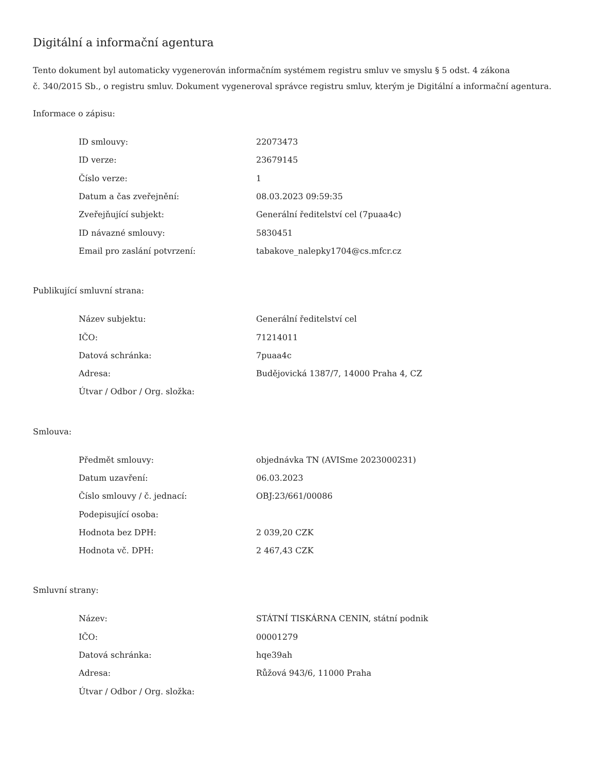Digitální a informační agentura
Tento dokument byl automaticky vygenerován informačním systémem registru smluv ve smyslu § 5 odst. 4 zákona
č. 340/2015 Sb., o registru smluv. Dokument vygeneroval správce registru smluv, kterým je Digitální a informační agentura.
Informace o zápisu:
| ID smlouvy: | 22073473 |
| ID verze: | 23679145 |
| Číslo verze: | 1 |
| Datum a čas zveřejnění: | 08.03.2023 09:59:35 |
| Zveřejňující subjekt: | Generální ředitelství cel (7puaa4c) |
| ID návazné smlouvy: | 5830451 |
| Email pro zaslání potvrzení: | tabakove_nalepky1704@cs.mfcr.cz |
Publikující smluvní strana:
| Název subjektu: | Generální ředitelství cel |
| IČO: | 71214011 |
| Datová schránka: | 7puaa4c |
| Adresa: | Budějovická 1387/7, 14000 Praha 4, CZ |
| Útvar / Odbor / Org. složka: | |
Smlouva:
| Předmět smlouvy: | objednávka TN (AVISme 2023000231) |
| Datum uzavření: | 06.03.2023 |
| Číslo smlouvy / č. jednací: | OBJ:23/661/00086 |
| Podepisující osoba: | |
| Hodnota bez DPH: | 2 039,20 CZK |
| Hodnota vč. DPH: | 2 467,43 CZK |
Smluvní strany:
| Název: | STÁTNÍ TISKÁRNA CENIN, státní podnik |
| IČO: | 00001279 |
| Datová schránka: | hqe39ah |
| Adresa: | Růžová 943/6, 11000 Praha |
| Útvar / Odbor / Org. složka: | |